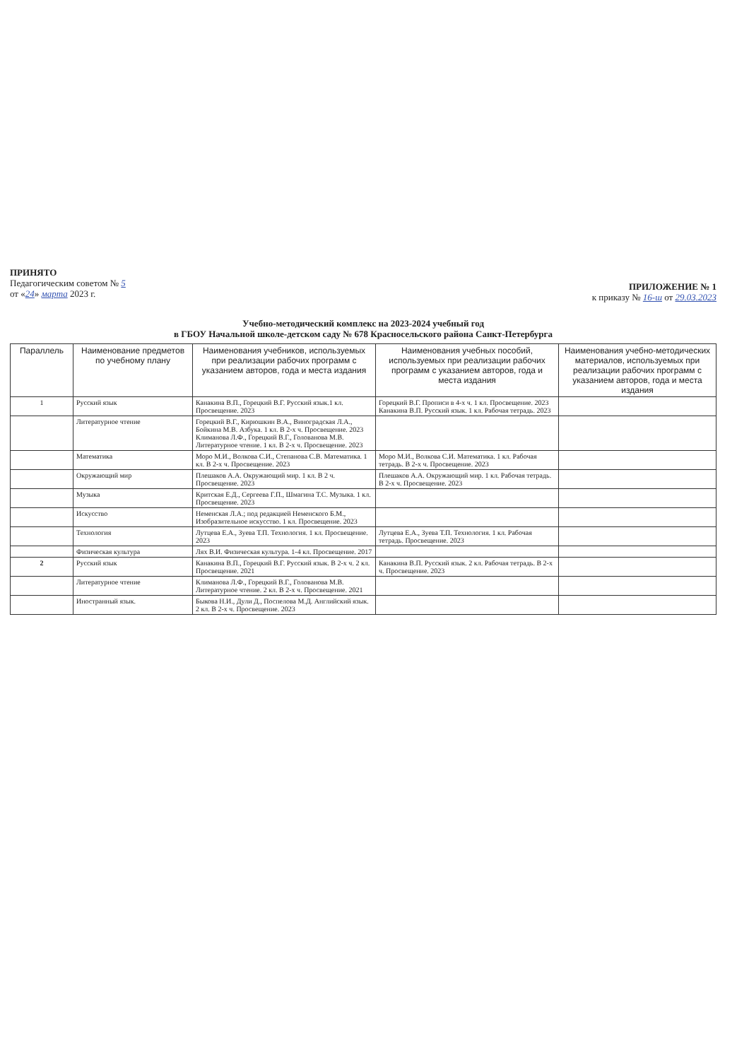ПРИНЯТО
Педагогическим советом № 5
от «24» марта 2023 г.
ПРИЛОЖЕНИЕ № 1
к приказу № 16-ш от 29.03.2023
Учебно-методический комплекс на 2023-2024 учебный год
в ГБОУ Начальной школе-детском саду № 678 Красносельского района Санкт-Петербурга
| Параллель | Наименование предметов по учебному плану | Наименования учебников, используемых при реализации рабочих программ с указанием авторов, года и места издания | Наименования учебных пособий, используемых при реализации рабочих программ с указанием авторов, года и места издания | Наименования учебно-методических материалов, используемых при реализации рабочих программ с указанием авторов, года и места издания |
| --- | --- | --- | --- | --- |
| 1 | Русский язык | Канакина В.П., Горецкий В.Г. Русский язык.1 кл. Просвещение. 2023 | Горецкий В.Г. Прописи в 4-х ч. 1 кл. Просвещение. 2023 Канакина В.П. Русский язык. 1 кл. Рабочая тетрадь. 2023 | |
| | Литературное чтение | Горецкий В.Г., Кирюшкин В.А., Виноградская Л.А., Бойкина М.В. Азбука. 1 кл. В 2-х ч. Просвещение. 2023 Климанова Л.Ф., Горецкий В.Г., Голованова М.В. Литературное чтение. 1 кл. В 2-х ч. Просвещение. 2023 | | |
| | Математика | Моро М.И., Волкова С.И., Степанова С.В. Математика. 1 кл. В 2-х ч. Просвещение. 2023 | Моро М.И., Волкова С.И. Математика. 1 кл. Рабочая тетрадь. В 2-х ч. Просвещение. 2023 | |
| | Окружающий мир | Плешаков А.А. Окружающий мир. 1 кл. В 2 ч. Просвещение. 2023 | Плешаков А.А. Окружающий мир. 1 кл. Рабочая тетрадь. В 2-х ч. Просвещение. 2023 | |
| | Музыка | Критская Е.Д., Сергеева Г.П., Шмагина Т.С. Музыка. 1 кл. Просвещение. 2023 | | |
| | Искусство | Неменская Л.А.; под редакцией Неменского Б.М., Изобразительное искусство. 1 кл. Просвещение. 2023 | | |
| | Технология | Лутцева Е.А., Зуева Т.П. Технология. 1 кл. Просвещение. 2023 | Лутцева Е.А., Зуева Т.П. Технология. 1 кл. Рабочая тетрадь. Просвещение. 2023 | |
| | Физическая культура | Лях В.И. Физическая культура. 1-4 кл. Просвещение. 2017 | | |
| 2 | Русский язык | Канакина В.П., Горецкий В.Г. Русский язык. В 2-х ч. 2 кл. Просвещение. 2021 | Канакина В.П. Русский язык. 2 кл. Рабочая тетрадь. В 2-х ч. Просвещение. 2023 | |
| | Литературное чтение | Климанова Л.Ф., Горецкий В.Г., Голованова М.В. Литературное чтение. 2 кл. В 2-х ч. Просвещение. 2021 | | |
| | Иностранный язык. | Быкова Н.И., Дули Д., Поспелова М.Д. Английский язык. 2 кл. В 2-х ч. Просвещение. 2023 | | |